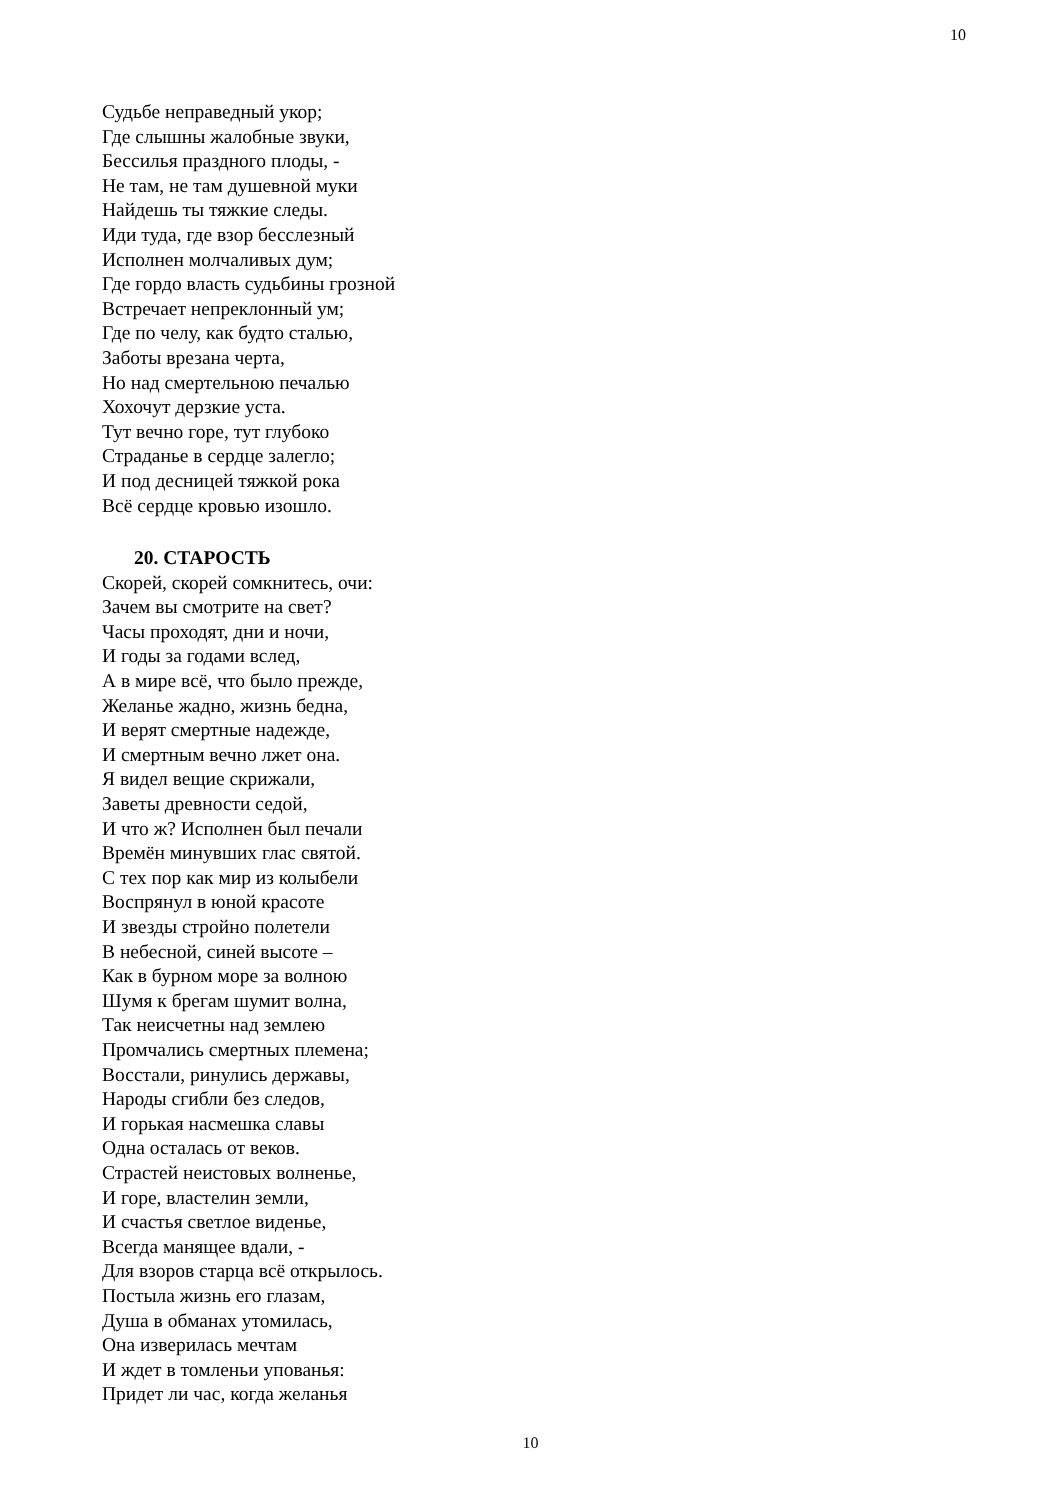10
Судьбе неправедный укор;
Где слышны жалобные звуки,
Бессилья праздного плоды, -
Не там, не там душевной муки
Найдешь ты тяжкие следы.
Иди туда, где взор бесслезный
Исполнен молчаливых дум;
Где гордо власть судьбины грозной
Встречает непреклонный ум;
Где по челу, как будто сталью,
Заботы врезана черта,
Но над смертельною печалью
Хохочут дерзкие уста.
Тут вечно горе, тут глубоко
Страданье в сердце залегло;
И под десницей тяжкой рока
Всё сердце кровью изошло.
20. СТАРОСТЬ
Скорей, скорей сомкнитесь, очи:
Зачем вы смотрите на свет?
Часы проходят, дни и ночи,
И годы за годами вслед,
А в мире всё, что было прежде,
Желанье жадно, жизнь бедна,
И верят смертные надежде,
И смертным вечно лжет она.
Я видел вещие скрижали,
Заветы древности седой,
И что ж? Исполнен был печали
Времён минувших глас святой.
С тех пор как мир из колыбели
Воспрянул в юной красоте
И звезды стройно полетели
В небесной, синей высоте –
Как в бурном море за волною
Шумя к брегам шумит волна,
Так неисчетны над землею
Промчались смертных племена;
Восстали, ринулись державы,
Народы сгибли без следов,
И горькая насмешка славы
Одна осталась от веков.
Страстей неистовых волненье,
И горе, властелин земли,
И счастья светлое виденье,
Всегда манящее вдали, -
Для взоров старца всё открылось.
Постыла жизнь его глазам,
Душа в обманах утомилась,
Она изверилась мечтам
И ждет в томленьи упованья:
Придет ли час, когда желанья
10